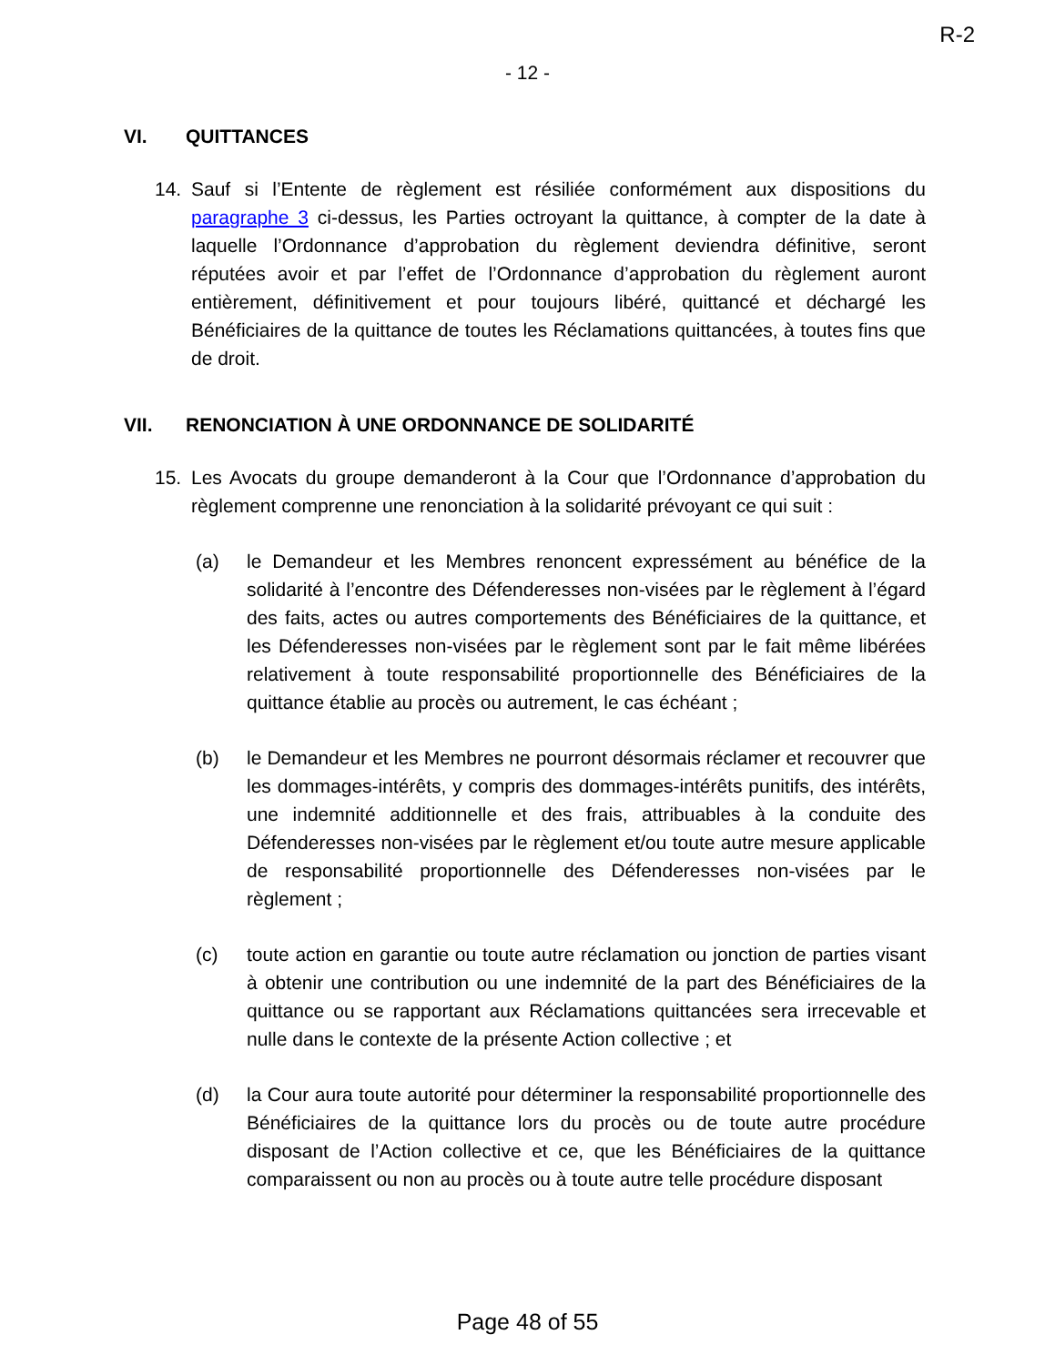R-2
- 12 -
VI. QUITTANCES
14. Sauf si l’Entente de règlement est résiliée conformément aux dispositions du paragraphe 3 ci-dessus, les Parties octroyant la quittance, à compter de la date à laquelle l’Ordonnance d’approbation du règlement deviendra définitive, seront réputées avoir et par l’effet de l’Ordonnance d’approbation du règlement auront entièrement, définitivement et pour toujours libéré, quittancé et déchargé les Bénéficiaires de la quittance de toutes les Réclamations quittancées, à toutes fins que de droit.
VII. RENONCIATION À UNE ORDONNANCE DE SOLIDARITÉ
15. Les Avocats du groupe demanderont à la Cour que l’Ordonnance d’approbation du règlement comprenne une renonciation à la solidarité prévoyant ce qui suit :
(a) le Demandeur et les Membres renoncent expressément au bénéfice de la solidarité à l’encontre des Défenderesses non-visées par le règlement à l’égard des faits, actes ou autres comportements des Bénéficiaires de la quittance, et les Défenderesses non-visées par le règlement sont par le fait même libérées relativement à toute responsabilité proportionnelle des Bénéficiaires de la quittance établie au procès ou autrement, le cas échéant ;
(b) le Demandeur et les Membres ne pourront désormais réclamer et recouvrer que les dommages-intérêts, y compris des dommages-intérêts punitifs, des intérêts, une indemnité additionnelle et des frais, attribuables à la conduite des Défenderesses non-visées par le règlement et/ou toute autre mesure applicable de responsabilité proportionnelle des Défenderesses non-visées par le règlement ;
(c) toute action en garantie ou toute autre réclamation ou jonction de parties visant à obtenir une contribution ou une indemnité de la part des Bénéficiaires de la quittance ou se rapportant aux Réclamations quittancées sera irrecevable et nulle dans le contexte de la présente Action collective ; et
(d) la Cour aura toute autorité pour déterminer la responsabilité proportionnelle des Bénéficiaires de la quittance lors du procès ou de toute autre procédure disposant de l’Action collective et ce, que les Bénéficiaires de la quittance comparaissent ou non au procès ou à toute autre telle procédure disposant
Page 48 of 55